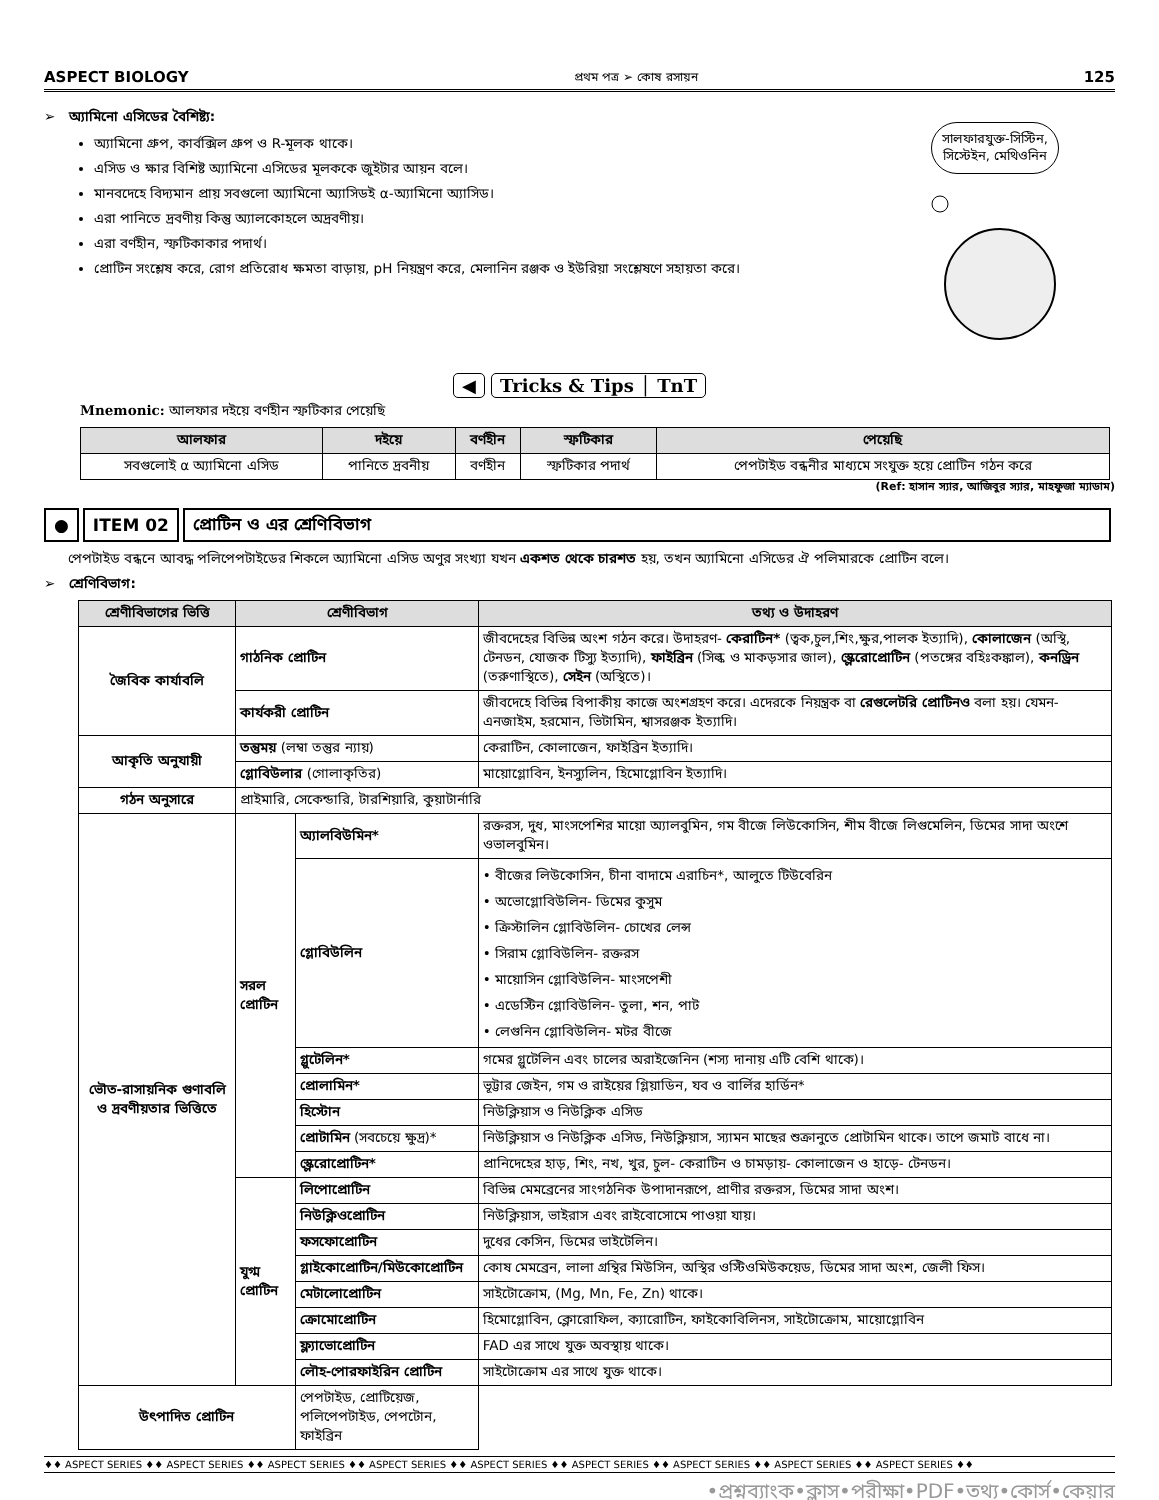ASPECT BIOLOGY প্রথম পত্র ➢ কোষ রসায়ন 125
➢ অ্যামিনো এসিডের বৈশিষ্ট্য:
অ্যামিনো গ্রুপ, কার্বক্সিল গ্রুপ ও R-মূলক থাকে।
এসিড ও ক্ষার বিশিষ্ট অ্যামিনো এসিডের মূলককে জুইটার আয়ন বলে।
মানবদেহে বিদ্যমান প্রায় সবগুলো অ্যামিনো অ্যাসিডই α-অ্যামিনো অ্যাসিড।
এরা পানিতে দ্রবণীয় কিন্তু অ্যালকোহলে অদ্রবণীয়।
এরা বর্ণহীন, স্ফটিকাকার পদার্থ।
প্রোটিন সংশ্লেষ করে, রোগ প্রতিরোধ ক্ষমতা বাড়ায়, pH নিয়ন্ত্রণ করে, মেলানিন রঞ্জক ও ইউরিয়া সংশ্লেষণে সহায়তা করে।
সালফারযুক্ত-সিস্টিন,
সিস্টেইন, মেথিওনিন
◀ Tricks & Tips │ TnT
Mnemonic: আলফার দইয়ে বর্ণহীন স্ফটিকার পেয়েছি
| আলফার | দইয়ে | বর্ণহীন | স্ফটিকার | পেয়েছি |
| --- | --- | --- | --- | --- |
| সবগুলোই α অ্যামিনো এসিড | পানিতে দ্রবনীয় | বর্ণহীন | স্ফটিকার পদার্থ | পেপটাইড বন্ধনীর মাধ্যমে সংযুক্ত হয়ে প্রোটিন গঠন করে |
(Ref: হাসান স্যার, আজিবুর স্যার, মাহফুজা ম্যাডাম)
● ITEM 02 প্রোটিন ও এর শ্রেণিবিভাগ
পেপটাইড বন্ধনে আবদ্ধ পলিপেপটাইডের শিকলে অ্যামিনো এসিড অণুর সংখ্যা যখন একশত থেকে চারশত হয়, তখন অ্যামিনো এসিডের ঐ পলিমারকে প্রোটিন বলে।
➢ শ্রেণিবিভাগ:
| শ্রেণীবিভাগের ভিত্তি | শ্রেণীবিভাগ | | তথ্য ও উদাহরণ |
| --- | --- | --- | --- |
| জৈবিক কার্যাবলি | গাঠনিক প্রোটিন | | জীবদেহের বিভিন্ন অংশ গঠন করে। উদাহরণ- কেরাটিন* (ত্বক,চুল,শিং,ক্ষুর,পালক ইত্যাদি), কোলাজেন (অস্থি, টেনডন, যোজক টিস্যু ইত্যাদি), ফাইব্রিন (সিল্ক ও মাকড়সার জাল), স্ক্লেরোপ্রোটিন (পতঙ্গের বহিঃকঙ্কাল), কনড্রিন (তরুণাস্থিতে), সেইন (অস্থিতে)। |
| | কার্যকরী প্রোটিন | | জীবদেহে বিভিন্ন বিপাকীয় কাজে অংশগ্রহণ করে। এদেরকে নিয়ন্ত্রক বা রেগুলেটরি প্রোটিনও বলা হয়। যেমন- এনজাইম, হরমোন, ভিটামিন, শ্বাসরঞ্জক ইত্যাদি। |
| আকৃতি অনুযায়ী | তন্তুময় (লম্বা তন্তুর ন্যায়) | | কেরাটিন, কোলাজেন, ফাইব্রিন ইত্যাদি। |
| | গ্লোবিউলার (গোলাকৃতির) | | মায়োগ্লোবিন, ইনস্যুলিন, হিমোগ্লোবিন ইত্যাদি। |
| গঠন অনুসারে | প্রাইমারি, সেকেন্ডারি, টারশিয়ারি, কুয়াটার্নারি | | |
| ভৌত-রাসায়নিক গুণাবলি ও দ্রবণীয়তার ভিত্তিতে | সরল প্রোটিন | অ্যালবিউমিন* | রক্তরস, দুধ, মাংসপেশির মায়ো অ্যালবুমিন, গম বীজে লিউকোসিন, শীম বীজে লিগুমেলিন, ডিমের সাদা অংশে ওভালবুমিন। |
| | | গ্লোবিউলিন | • বীজের লিউকোসিন, চীনা বাদামে এরাচিন*, আলুতে টিউবেরিন • অভোগ্লোবিউলিন- ডিমের কুসুম • ক্রিস্টালিন গ্লোবিউলিন- চোখের লেন্স • সিরাম গ্লোবিউলিন- রক্তরস • মায়োসিন গ্লোবিউলিন- মাংসপেশী • এডেস্টিন গ্লোবিউলিন- তুলা, শন, পাট • লেগুনিন গ্লোবিউলিন- মটর বীজে |
| | | গ্লুটেলিন* | গমের গ্লুটেলিন এবং চালের অরাইজেনিন (শস্য দানায় এটি বেশি থাকে)। |
| | | প্রোলামিন* | ভূট্টার জেইন, গম ও রাইয়ের গ্লিয়াডিন, যব ও বার্লির হার্ডিন* |
| | | হিস্টোন | নিউক্লিয়াস ও নিউক্লিক এসিড |
| | | প্রোটামিন (সবচেয়ে ক্ষুদ্র)* | নিউক্লিয়াস ও নিউক্লিক এসিড, নিউক্লিয়াস, স্যামন মাছের শুক্রানুতে প্রোটামিন থাকে। তাপে জমাট বাধে না। |
| | | স্ক্লেরোপ্রোটিন* | প্রানিদেহের হাড়, শিং, নখ, খুর, চুল- কেরাটিন ও চামড়ায়- কোলাজেন ও হাড়ে- টেনডন। |
| | যুগ্ম প্রোটিন | লিপোপ্রোটিন | বিভিন্ন মেমব্রেনের সাংগঠনিক উপাদানরূপে, প্রাণীর রক্তরস, ডিমের সাদা অংশ। |
| | | নিউক্লিওপ্রোটিন | নিউক্লিয়াস, ভাইরাস এবং রাইবোসোমে পাওয়া যায়। |
| | | ফসফোপ্রোটিন | দুধের কেসিন, ডিমের ভাইটেলিন। |
| | | গ্লাইকোপ্রোটিন/মিউকোপ্রোটিন | কোষ মেমব্রেন, লালা গ্রন্থির মিউসিন, অস্থির ওস্টিওমিউকয়েড, ডিমের সাদা অংশ, জেলী ফিস। |
| | | মেটালোপ্রোটিন | সাইটোক্রোম, (Mg, Mn, Fe, Zn) থাকে। |
| | | ক্রোমোপ্রোটিন | হিমোগ্লোবিন, ক্লোরোফিল, ক্যারোটিন, ফাইকোবিলিনস, সাইটোক্রোম, মায়োগ্লোবিন |
| | | ফ্ল্যাভোপ্রোটিন | FAD এর সাথে যুক্ত অবস্থায় থাকে। |
| | | লৌহ-পোরফাইরিন প্রোটিন | সাইটোক্রোম এর সাথে যুক্ত থাকে। |
| উৎপাদিত প্রোটিন | | পেপটাইড, প্রোটিয়েজ, পলিপেপটাইড, পেপটোন, ফাইব্রিন | |
♦♦ ASPECT SERIES ♦♦ ASPECT SERIES ♦♦ ASPECT SERIES ♦♦ ASPECT SERIES ♦♦ ASPECT SERIES ♦♦ ASPECT SERIES ♦♦ ASPECT SERIES ♦♦ ASPECT SERIES ♦♦ ASPECT SERIES ♦♦
•প্রশ্নব্যাংক•ক্লাস•পরীক্ষা•PDF•তথ্য•কোর্স•কেয়ার